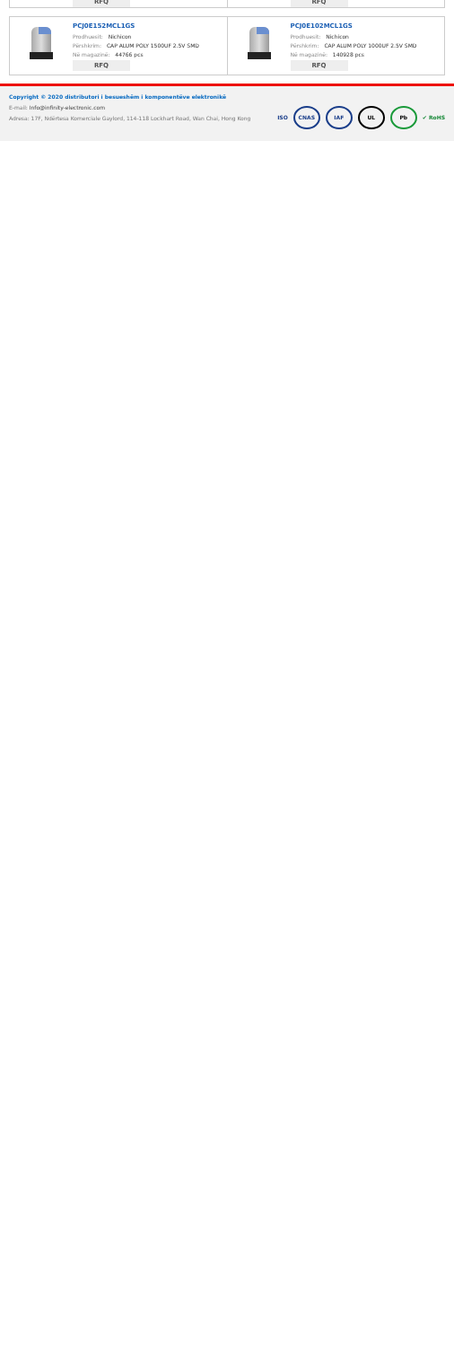RFQ RFQ
PCJ0E152MCL1GS
Prodhuesit: Nichicon
Përshkrim: CAP ALUM POLY 1500UF 2.5V SMD
Në magazinë: 44766 pcs
RFQ
PCJ0E102MCL1GS
Prodhuesit: Nichicon
Përshkrim: CAP ALUM POLY 1000UF 2.5V SMD
Në magazinë: 140928 pcs
RFQ
Copyright © 2020 distributori i besueshëm i komponentëve elektronikë
E-mail: Info@infinity-electronic.com
Adresa: 17F, Ndërtesa Komerciale Gaylord, 114-118 Lockhart Road, Wan Chai, Hong Kong
ISO
CNAS IAF UL Pb
✔ RoHS